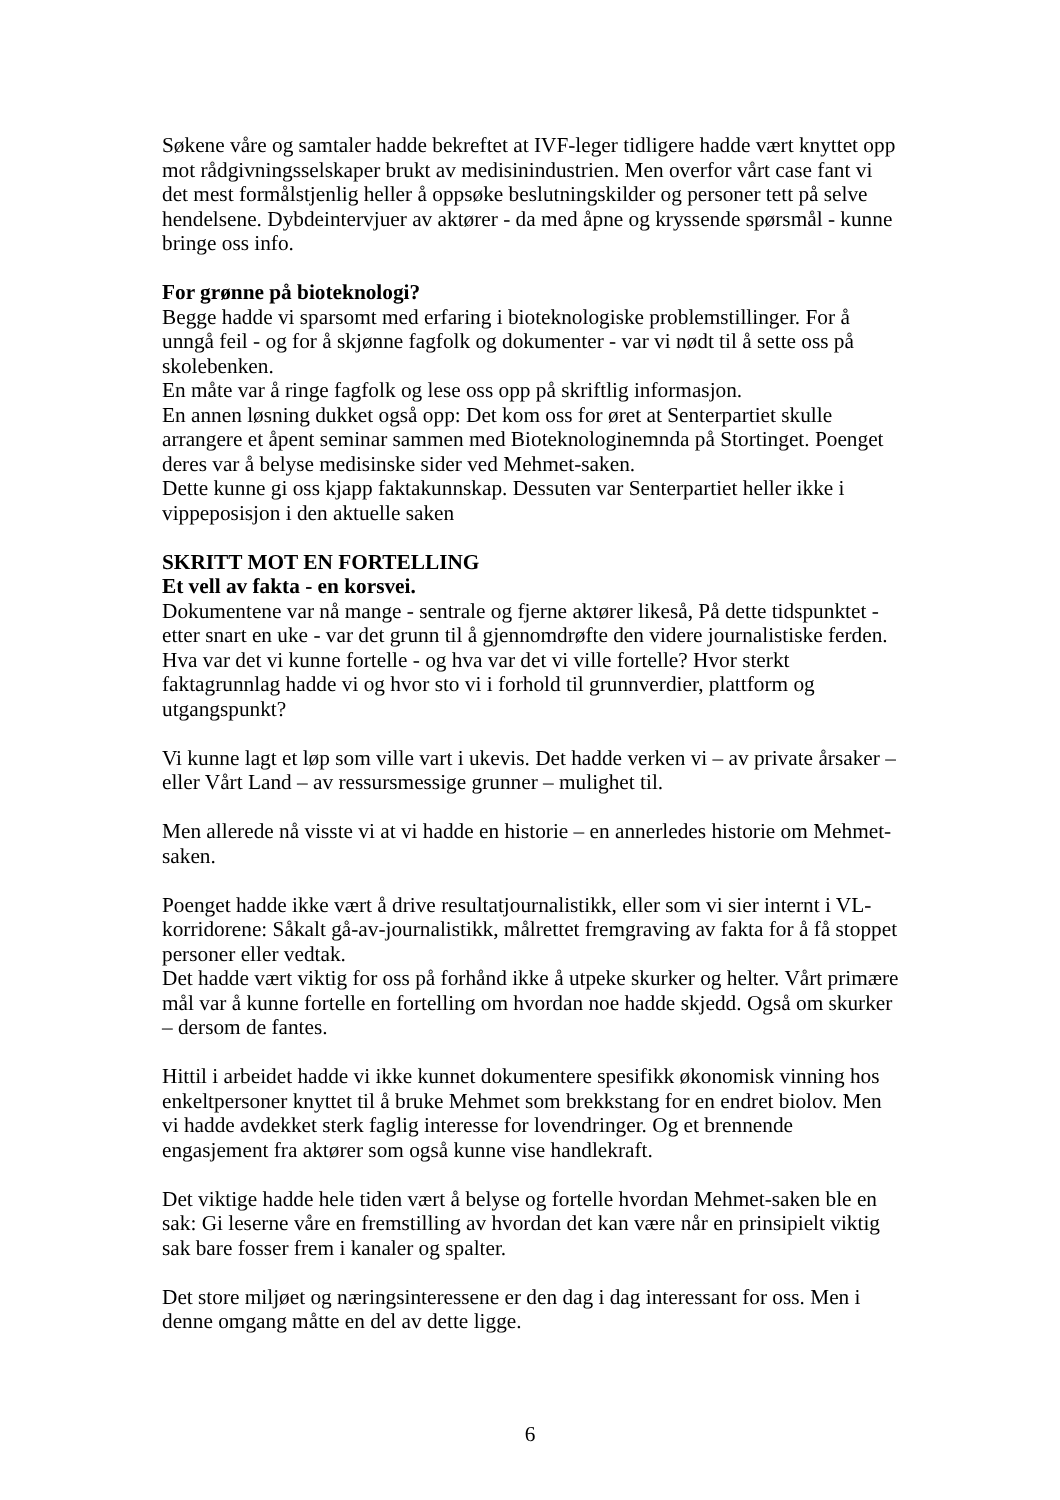Søkene våre og samtaler hadde bekreftet at IVF-leger tidligere hadde vært knyttet opp mot rådgivningsselskaper brukt av medisinindustrien. Men overfor vårt case fant vi det mest formålstjenlig heller å oppsøke beslutningskilder og personer tett på selve hendelsene. Dybdeintervjuer av aktører - da med åpne og kryssende spørsmål - kunne bringe oss info.
For grønne på bioteknologi?
Begge hadde vi sparsomt med erfaring i bioteknologiske problemstillinger. For å unngå feil - og for å skjønne fagfolk og dokumenter - var vi nødt til å sette oss på skolebenken.
En måte var å ringe fagfolk og lese oss opp på skriftlig informasjon.
En annen løsning dukket også opp: Det kom oss for øret at Senterpartiet skulle arrangere et åpent seminar sammen med Bioteknologinemnda på Stortinget. Poenget deres var å belyse medisinske sider ved Mehmet-saken.
Dette kunne gi oss kjapp faktakunnskap. Dessuten var Senterpartiet heller ikke i vippeposisjon i den aktuelle saken
SKRITT MOT EN FORTELLING
Et vell av fakta - en korsvei.
Dokumentene var nå mange - sentrale og fjerne aktører likeså, På dette tidspunktet - etter snart en uke - var det grunn til å gjennomdrøfte den videre journalistiske ferden. Hva var det vi kunne fortelle - og hva var det vi ville fortelle? Hvor sterkt faktagrunnlag hadde vi og hvor sto vi i forhold til grunnverdier, plattform og utgangspunkt?
Vi kunne lagt et løp som ville vart i ukevis. Det hadde verken vi – av private årsaker – eller Vårt Land – av ressursmessige grunner – mulighet til.
Men allerede nå visste vi at vi hadde en historie – en annerledes historie om Mehmet-saken.
Poenget hadde ikke vært å drive resultatjournalistikk, eller som vi sier internt i VL-korridorene: Såkalt gå-av-journalistikk, målrettet fremgraving av fakta for å få stoppet personer eller vedtak.
Det hadde vært viktig for oss på forhånd ikke å utpeke skurker og helter. Vårt primære mål var å kunne fortelle en fortelling om hvordan noe hadde skjedd. Også om skurker – dersom de fantes.
Hittil i arbeidet hadde vi ikke kunnet dokumentere spesifikk økonomisk vinning hos enkeltpersoner knyttet til å bruke Mehmet som brekkstang for en endret biolov. Men vi hadde avdekket sterk faglig interesse for lovendringer. Og et brennende engasjement fra aktører som også kunne vise handlekraft.
Det viktige hadde hele tiden vært å belyse og fortelle hvordan Mehmet-saken ble en sak: Gi leserne våre en fremstilling av hvordan det kan være når en prinsipielt viktig sak bare fosser frem i kanaler og spalter.
Det store miljøet og næringsinteressene er den dag i dag interessant for oss. Men i denne omgang måtte en del av dette ligge.
6